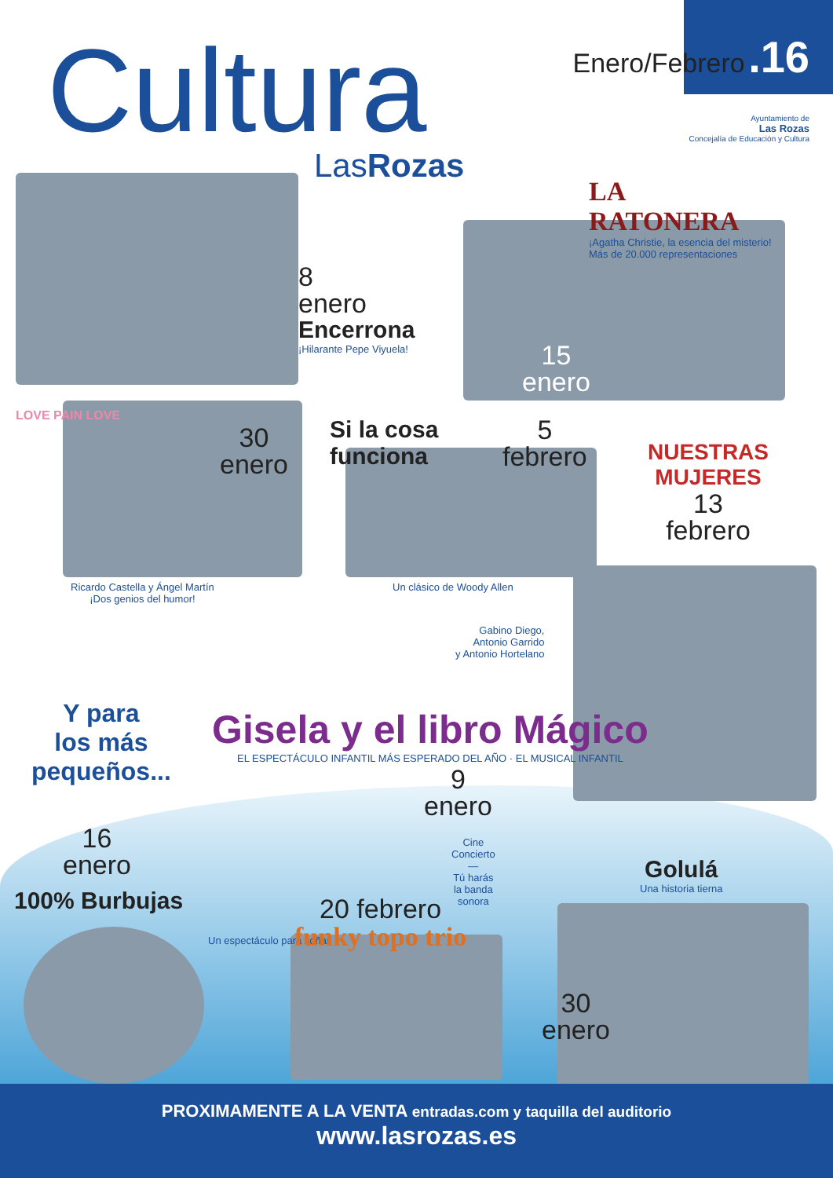Cultura
LasRozas
Enero/Febrero .16
Ayuntamiento de
Las Rozas
Concejalía de Educación y Cultura
LA RATONERA
¡Agatha Christie, la esencia del misterio! Más de 20.000 representaciones
8
enero
Encerrona
¡Hilarante Pepe Viyuela!
15
enero
LOVE PAIN LOVE
30
enero
Ricardo Castella y Ángel Martín
¡Dos genios del humor!
Si la cosa
funciona
5
febrero
Un clásico de Woody Allen
NUESTRAS
MUJERES
13
febrero
Gabino Diego,
Antonio Garrido
y Antonio Hortelano
Y para
los más
pequeños...
Gisela y el libro Mágico
EL ESPECTÁCULO INFANTIL MÁS ESPERADO DEL AÑO · EL MUSICAL INFANTIL
9
enero
16
enero
100% Burbujas
Un espectáculo para soñar
Cine
Concierto
—
Tú harás
la banda
sonora
20 febrero
funky topo trio
Golulá
Una historia tierna
30
enero
PROXIMAMENTE A LA VENTA entradas.com y taquilla del auditorio
www.lasrozas.es